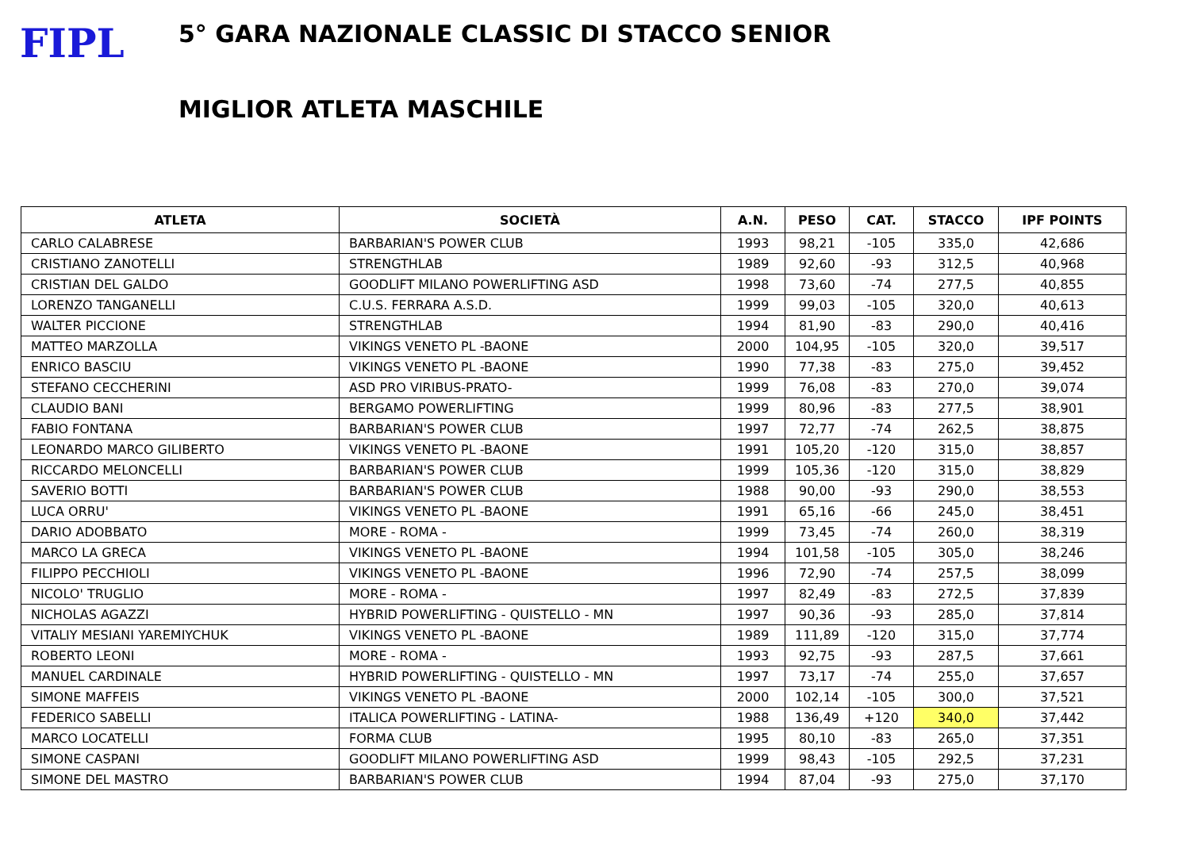FIPL
5° GARA NAZIONALE CLASSIC DI STACCO SENIOR
MIGLIOR ATLETA MASCHILE
| ATLETA | SOCIETÀ | A.N. | PESO | CAT. | STACCO | IPF POINTS |
| --- | --- | --- | --- | --- | --- | --- |
| CARLO CALABRESE | BARBARIAN'S POWER CLUB | 1993 | 98,21 | -105 | 335,0 | 42,686 |
| CRISTIANO ZANOTELLI | STRENGTHLAB | 1989 | 92,60 | -93 | 312,5 | 40,968 |
| CRISTIAN DEL GALDO | GOODLIFT MILANO POWERLIFTING ASD | 1998 | 73,60 | -74 | 277,5 | 40,855 |
| LORENZO TANGANELLI | C.U.S. FERRARA A.S.D. | 1999 | 99,03 | -105 | 320,0 | 40,613 |
| WALTER PICCIONE | STRENGTHLAB | 1994 | 81,90 | -83 | 290,0 | 40,416 |
| MATTEO MARZOLLA | VIKINGS VENETO PL -BAONE | 2000 | 104,95 | -105 | 320,0 | 39,517 |
| ENRICO BASCIU | VIKINGS VENETO PL -BAONE | 1990 | 77,38 | -83 | 275,0 | 39,452 |
| STEFANO CECCHERINI | ASD PRO VIRIBUS-PRATO- | 1999 | 76,08 | -83 | 270,0 | 39,074 |
| CLAUDIO BANI | BERGAMO POWERLIFTING | 1999 | 80,96 | -83 | 277,5 | 38,901 |
| FABIO FONTANA | BARBARIAN'S POWER CLUB | 1997 | 72,77 | -74 | 262,5 | 38,875 |
| LEONARDO MARCO GILIBERTO | VIKINGS VENETO PL -BAONE | 1991 | 105,20 | -120 | 315,0 | 38,857 |
| RICCARDO MELONCELLI | BARBARIAN'S POWER CLUB | 1999 | 105,36 | -120 | 315,0 | 38,829 |
| SAVERIO BOTTI | BARBARIAN'S POWER CLUB | 1988 | 90,00 | -93 | 290,0 | 38,553 |
| LUCA ORRU' | VIKINGS VENETO PL -BAONE | 1991 | 65,16 | -66 | 245,0 | 38,451 |
| DARIO ADOBBATO | MORE - ROMA - | 1999 | 73,45 | -74 | 260,0 | 38,319 |
| MARCO LA GRECA | VIKINGS VENETO PL -BAONE | 1994 | 101,58 | -105 | 305,0 | 38,246 |
| FILIPPO PECCHIOLI | VIKINGS VENETO PL -BAONE | 1996 | 72,90 | -74 | 257,5 | 38,099 |
| NICOLO' TRUGLIO | MORE - ROMA - | 1997 | 82,49 | -83 | 272,5 | 37,839 |
| NICHOLAS AGAZZI | HYBRID POWERLIFTING - QUISTELLO - MN | 1997 | 90,36 | -93 | 285,0 | 37,814 |
| VITALIY MESIANI YAREMIYCHUK | VIKINGS VENETO PL -BAONE | 1989 | 111,89 | -120 | 315,0 | 37,774 |
| ROBERTO LEONI | MORE - ROMA - | 1993 | 92,75 | -93 | 287,5 | 37,661 |
| MANUEL CARDINALE | HYBRID POWERLIFTING - QUISTELLO - MN | 1997 | 73,17 | -74 | 255,0 | 37,657 |
| SIMONE MAFFEIS | VIKINGS VENETO PL -BAONE | 2000 | 102,14 | -105 | 300,0 | 37,521 |
| FEDERICO SABELLI | ITALICA POWERLIFTING - LATINA- | 1988 | 136,49 | +120 | 340,0 | 37,442 |
| MARCO LOCATELLI | FORMA CLUB | 1995 | 80,10 | -83 | 265,0 | 37,351 |
| SIMONE CASPANI | GOODLIFT MILANO POWERLIFTING ASD | 1999 | 98,43 | -105 | 292,5 | 37,231 |
| SIMONE DEL MASTRO | BARBARIAN'S POWER CLUB | 1994 | 87,04 | -93 | 275,0 | 37,170 |